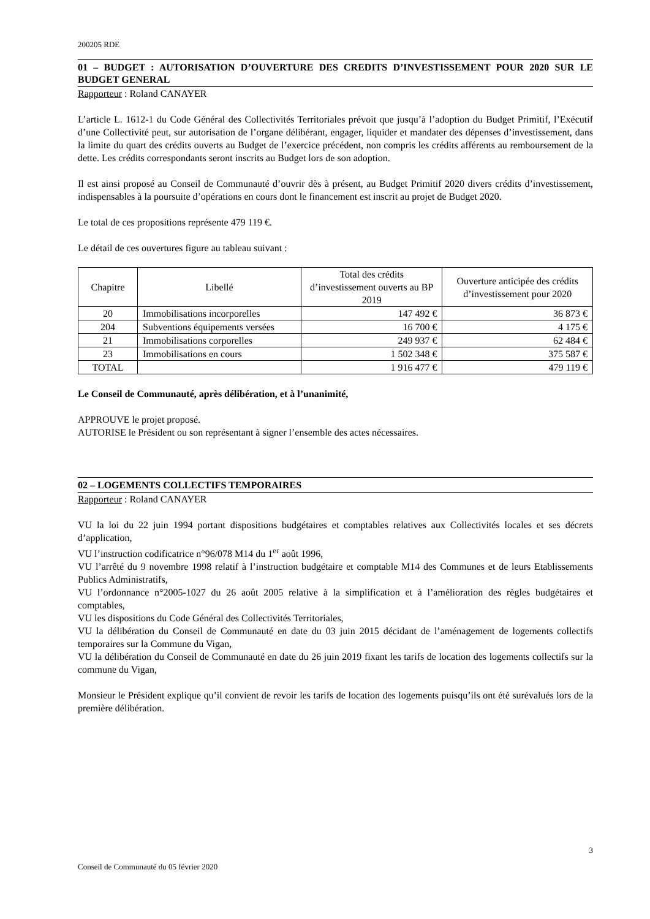200205 RDE
01 – BUDGET : AUTORISATION D’OUVERTURE DES CREDITS D’INVESTISSEMENT POUR 2020 SUR LE BUDGET GENERAL
Rapporteur : Roland CANAYER
L’article L. 1612-1 du Code Général des Collectivités Territoriales prévoit que jusqu’à l’adoption du Budget Primitif, l’Exécutif d’une Collectivité peut, sur autorisation de l’organe délibérant, engager, liquider et mandater des dépenses d’investissement, dans la limite du quart des crédits ouverts au Budget de l’exercice précédent, non compris les crédits afférents au remboursement de la dette. Les crédits correspondants seront inscrits au Budget lors de son adoption.
Il est ainsi proposé au Conseil de Communauté d’ouvrir dès à présent, au Budget Primitif 2020 divers crédits d’investissement, indispensables à la poursuite d’opérations en cours dont le financement est inscrit au projet de Budget 2020.
Le total de ces propositions représente 479 119 €.
Le détail de ces ouvertures figure au tableau suivant :
| Chapitre | Libellé | Total des crédits d’investissement ouverts au BP 2019 | Ouverture anticipée des crédits d’investissement pour 2020 |
| --- | --- | --- | --- |
| 20 | Immobilisations incorporelles | 147 492 € | 36 873 € |
| 204 | Subventions équipements versées | 16 700 € | 4 175 € |
| 21 | Immobilisations corporelles | 249 937 € | 62 484 € |
| 23 | Immobilisations en cours | 1 502 348 € | 375 587 € |
| TOTAL | | 1 916 477 € | 479 119 € |
Le Conseil de Communauté, après délibération, et à l’unanimité,
APPROUVE le projet proposé.
AUTORISE le Président ou son représentant à signer l’ensemble des actes nécessaires.
02 – LOGEMENTS COLLECTIFS TEMPORAIRES
Rapporteur : Roland CANAYER
VU la loi du 22 juin 1994 portant dispositions budgétaires et comptables relatives aux Collectivités locales et ses décrets d’application,
VU l’instruction codificatrice n°96/078 M14 du 1<sup>er</sup> août 1996,
VU l’arrêté du 9 novembre 1998 relatif à l’instruction budgétaire et comptable M14 des Communes et de leurs Etablissements Publics Administratifs,
VU l’ordonnance n°2005-1027 du 26 août 2005 relative à la simplification et à l’amélioration des règles budgétaires et comptables,
VU les dispositions du Code Général des Collectivités Territoriales,
VU la délibération du Conseil de Communauté en date du 03 juin 2015 décidant de l’aménagement de logements collectifs temporaires sur la Commune du Vigan,
VU la délibération du Conseil de Communauté en date du 26 juin 2019 fixant les tarifs de location des logements collectifs sur la commune du Vigan,
Monsieur le Président explique qu’il convient de revoir les tarifs de location des logements puisqu’ils ont été surévalués lors de la première délibération.
3
Conseil de Communauté du 05 février 2020